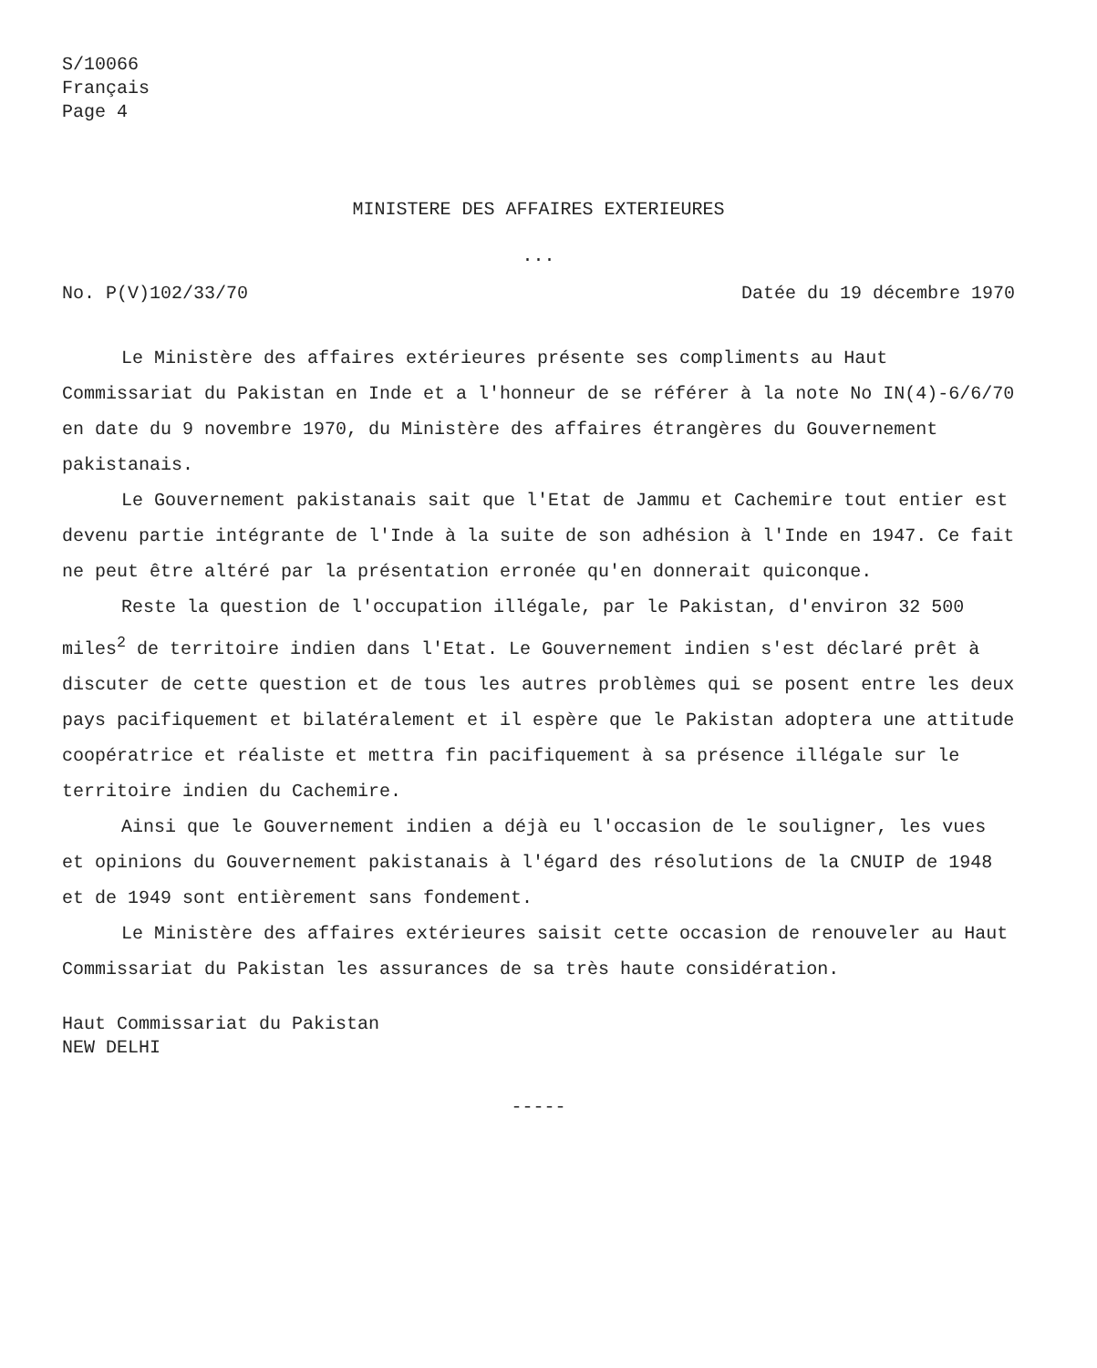S/10066
Français
Page 4
MINISTERE DES AFFAIRES EXTERIEURES
...
No. P(V)102/33/70 Datée du 19 décembre 1970
Le Ministère des affaires extérieures présente ses compliments au Haut Commissariat du Pakistan en Inde et a l'honneur de se référer à la note No IN(4)-6/6/70 en date du 9 novembre 1970, du Ministère des affaires étrangères du Gouvernement pakistanais.
Le Gouvernement pakistanais sait que l'Etat de Jammu et Cachemire tout entier est devenu partie intégrante de l'Inde à la suite de son adhésion à l'Inde en 1947. Ce fait ne peut être altéré par la présentation erronée qu'en donnerait quiconque.
Reste la question de l'occupation illégale, par le Pakistan, d'environ 32 500 miles<sup>2</sup> de territoire indien dans l'Etat. Le Gouvernement indien s'est déclaré prêt à discuter de cette question et de tous les autres problèmes qui se posent entre les deux pays pacifiquement et bilatéralement et il espère que le Pakistan adoptera une attitude coopératrice et réaliste et mettra fin pacifiquement à sa présence illégale sur le territoire indien du Cachemire.
Ainsi que le Gouvernement indien a déjà eu l'occasion de le souligner, les vues et opinions du Gouvernement pakistanais à l'égard des résolutions de la CNUIP de 1948 et de 1949 sont entièrement sans fondement.
Le Ministère des affaires extérieures saisit cette occasion de renouveler au Haut Commissariat du Pakistan les assurances de sa très haute considération.
Haut Commissariat du Pakistan
NEW DELHI
-----